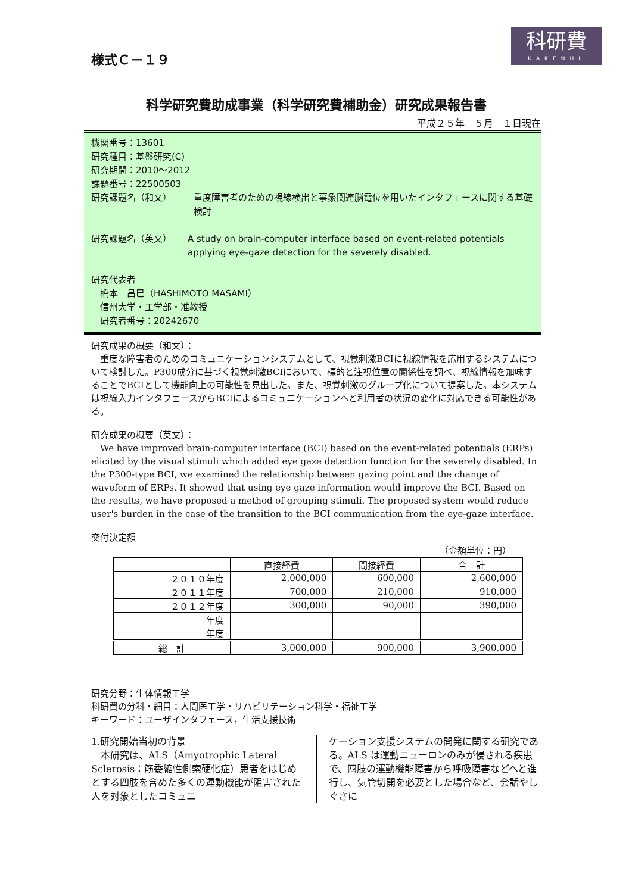科研費
KAKENHI
様式Ｃ－１９
科学研究費助成事業（科学研究費補助金）研究成果報告書
平成２５年　５月　１日現在
機関番号：13601
研究種目：基盤研究(C)
研究期間：2010～2012
課題番号：22500503
研究課題名（和文） 重度障害者のための視線検出と事象関連脳電位を用いたインタフェースに関する基礎検討
研究課題名（英文） A study on brain-computer interface based on event-related potentials applying eye-gaze detection for the severely disabled.
研究代表者
　橋本　昌巳（HASHIMOTO MASAMI）
　信州大学・工学部・准教授
　研究者番号：20242670
研究成果の概要（和文）：
　重度な障害者のためのコミュニケーションシステムとして、視覚刺激BCIに視線情報を応用するシステムについて検討した。P300成分に基づく視覚刺激BCIにおいて、標的と注視位置の関係性を調べ、視線情報を加味することでBCIとして機能向上の可能性を見出した。また、視覚刺激のグループ化について提案した。本システムは視線入力インタフェースからBCIによるコミュニケーションへと利用者の状況の変化に対応できる可能性がある。
研究成果の概要（英文）：
　We have improved brain-computer interface (BCI) based on the event-related potentials (ERPs) elicited by the visual stimuli which added eye gaze detection function for the severely disabled. In the P300-type BCI, we examined the relationship between gazing point and the change of waveform of ERPs. It showed that using eye gaze information would improve the BCI. Based on the results, we have proposed a method of grouping stimuli. The proposed system would reduce user's burden in the case of the transition to the BCI communication from the eye-gaze interface.
交付決定額
（金額単位：円）
| | 直接経費 | 間接経費 | 合 計 |
| --- | --- | --- | --- |
| ２０１０年度 | 2,000,000 | 600,000 | 2,600,000 |
| ２０１１年度 | 700,000 | 210,000 | 910,000 |
| ２０１２年度 | 300,000 | 90,000 | 390,000 |
| 年度 | | | |
| 年度 | | | |
| 総 計 | 3,000,000 | 900,000 | 3,900,000 |
研究分野：生体情報工学
科研費の分科・細目：人間医工学・リハビリテーション科学・福祉工学
キーワード：ユーザインタフェース，生活支援技術
1.研究開始当初の背景
　本研究は、ALS（Amyotrophic Lateral Sclerosis：筋委縮性側索硬化症）患者をはじめとする四肢を含めた多くの運動機能が阻害された人を対象としたコミュニ
ケーション支援システムの開発に関する研究である。ALS は運動ニューロンのみが侵される疾患で、四肢の運動機能障害から呼吸障害などへと進行し、気管切開を必要とした場合など、会話やしぐさに